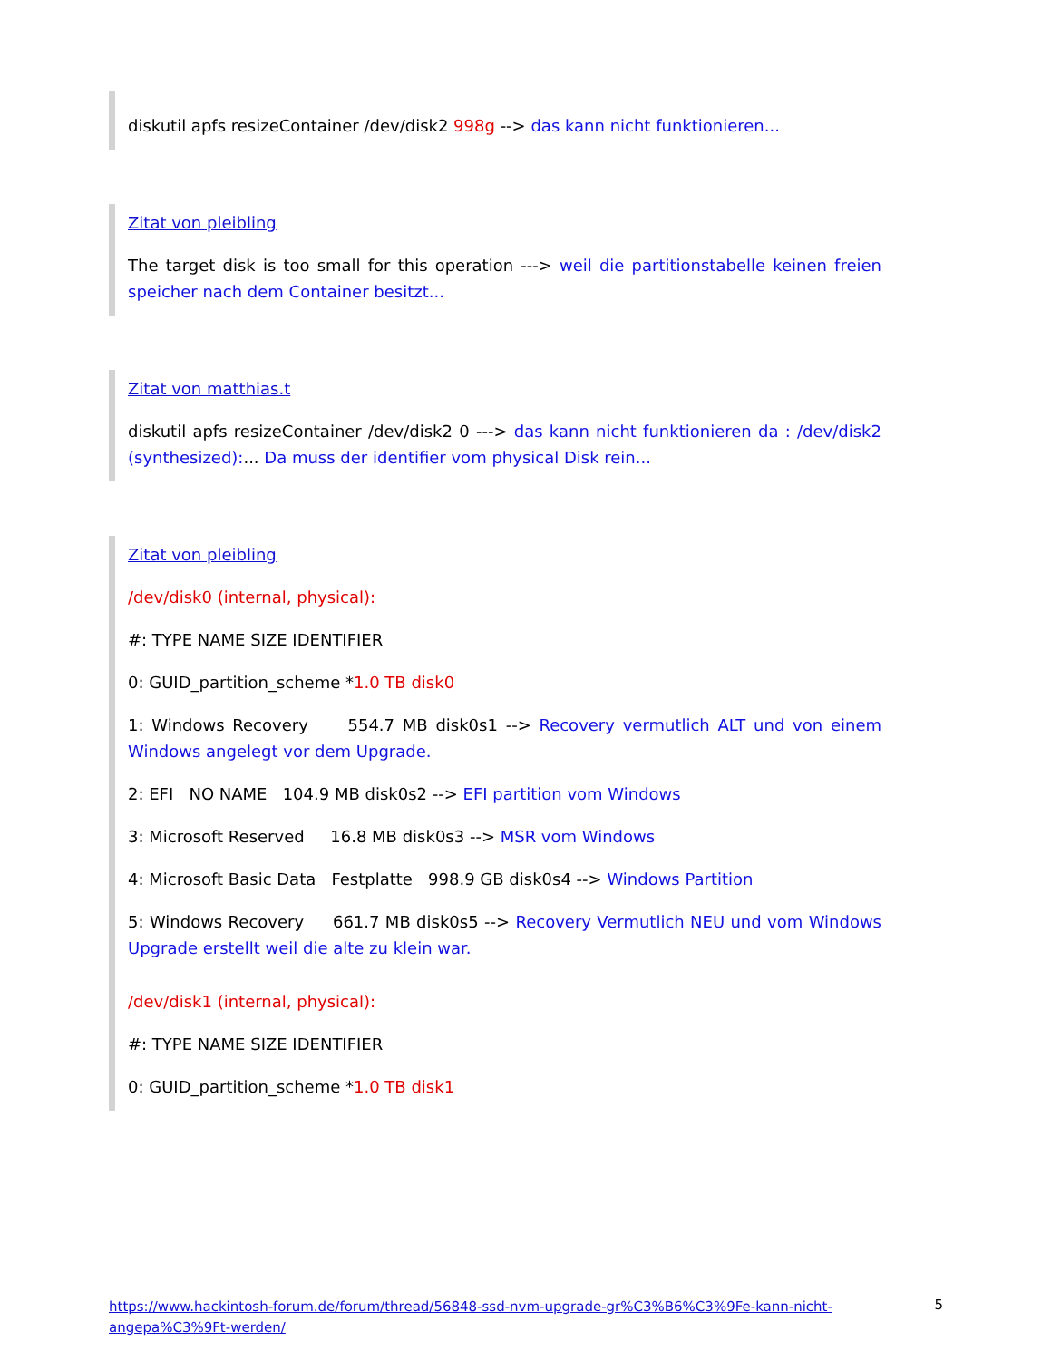diskutil apfs resizeContainer /dev/disk2 998g --> das kann nicht funktionieren...
Zitat von pleibling
The target disk is too small for this operation ---> weil die partitionstabelle keinen freien speicher nach dem Container besitzt...
Zitat von matthias.t
diskutil apfs resizeContainer /dev/disk2 0 ---> das kann nicht funktionieren da : /dev/disk2 (synthesized):... Da muss der identifier vom physical Disk rein...
Zitat von pleibling
/dev/disk0 (internal, physical):
#: TYPE NAME SIZE IDENTIFIER
0: GUID_partition_scheme *1.0 TB disk0
1: Windows Recovery 554.7 MB disk0s1 --> Recovery vermutlich ALT und von einem Windows angelegt vor dem Upgrade.
2: EFI NO NAME 104.9 MB disk0s2 --> EFI partition vom Windows
3: Microsoft Reserved 16.8 MB disk0s3 --> MSR vom Windows
4: Microsoft Basic Data Festplatte 998.9 GB disk0s4 --> Windows Partition
5: Windows Recovery 661.7 MB disk0s5 --> Recovery Vermutlich NEU und vom Windows Upgrade erstellt weil die alte zu klein war.
/dev/disk1 (internal, physical):
#: TYPE NAME SIZE IDENTIFIER
0: GUID_partition_scheme *1.0 TB disk1
https://www.hackintosh-forum.de/forum/thread/56848-ssd-nvm-upgrade-gr%C3%B6%C3%9Fe-kann-nicht-angepa%C3%9Ft-werden/ 5